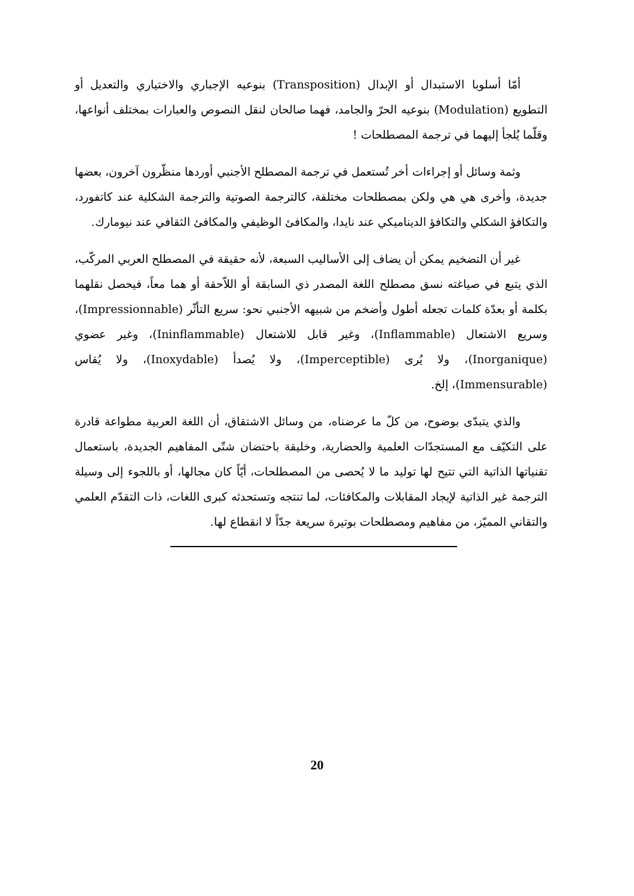أمّا أسلوبا الاستبدال أو الإبدال (Transposition) بنوعيه الإجباري والاختياري والتعديل أو التطويع (Modulation) بنوعيه الحرّ والجامد، فهما صالحان لنقل النصوص والعبارات بمختلف أنواعها، وقلّما يُلجأ إليهما في ترجمة المصطلحات !
وثمة وسائل أو إجراءات أخر تُستعمل في ترجمة المصطلح الأجنبي أوردها منظّرون آخرون، بعضها جديدة، وأخرى هي هي ولكن بمصطلحات مختلفة، كالترجمة الصوتية والترجمة الشكلية عند كاتفورد، والتكافؤ الشكلي والتكافؤ الديناميكي عند نايدا، والمكافئ الوظيفي والمكافئ الثقافي عند نيومارك.
غير أن التضخيم يمكن أن يضاف إلى الأساليب السبعة، لأنه حقيقة في المصطلح العربي المركّب، الذي يتبع في صياغته نسق مصطلح اللغة المصدر ذي السابقة أو اللاّحقة أو هما معاً، فيحصل نقلهما بكلمة أو بعدّة كلمات تجعله أطول وأضخم من شبيهه الأجنبي نحو: سريع التأثّر (Impressionnable)، وسريع الاشتعال (Inflammable)، وغير قابل للاشتعال (Ininflammable)، وغير عضوي (Inorganique)، ولا يُرى (Imperceptible)، ولا يُصدأ (Inoxydable)، ولا يُقاس (Immensurable)، إلخ.
والذي يتبدّى بوضوح، من كلّ ما عرضناه، من وسائل الاشتقاق، أن اللغة العربية مطواعة قادرة على التكيّف مع المستجدّات العلمية والحضارية، وخليقة باحتضان شتّى المفاهيم الجديدة، باستعمال تقنياتها الذاتية التي تتيح لها توليد ما لا يُحصى من المصطلحات، أيّاً كان مجالها، أو باللجوء إلى وسيلة الترجمة غير الذاتية لإيجاد المقابلات والمكافئات، لما تنتجه وتستحدثه كبرى اللغات، ذات التقدّم العلمي والتقاني المميّز، من مفاهيم ومصطلحات بوتيرة سريعة جدّاً لا انقطاع لها.
20